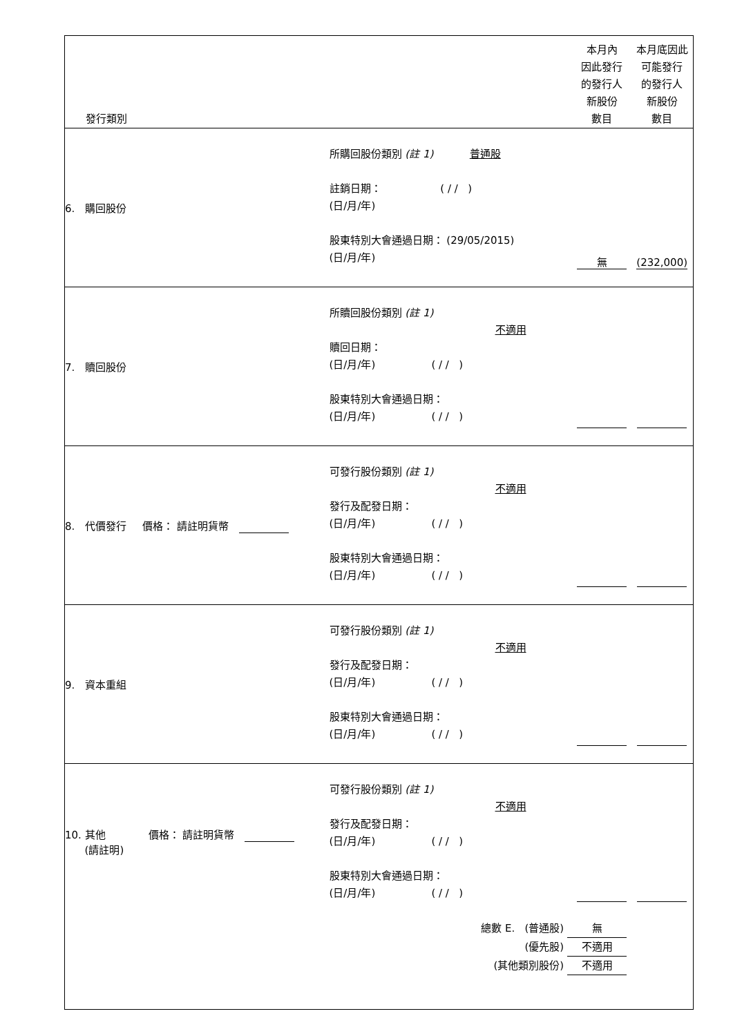| 發行類別 | | 本月內 因此發行 的發行人 新股份 數目 | 本月底因此 可能發行 的發行人 新股份 數目 |
| --- | --- | --- | --- |
| 6. 購回股份 | 所購回股份類別 (註 1) 普通股 註銷日期： ( / / ) (日/月/年) 股東特別大會通過日期： (29/05/2015) (日/月/年) | 無 | (232,000) |
| 7. 贖回股份 | 所贖回股份類別 (註 1) 不適用 贖回日期： (日/月/年) ( / / ) 股東特別大會通過日期： (日/月/年) ( / / ) | | |
| 8. 代價發行 價格： 請註明貨幣 | 可發行股份類別 (註 1) 不適用 發行及配發日期： (日/月/年) ( / / ) 股東特別大會通過日期： (日/月/年) ( / / ) | | |
| 9. 資本重組 | 可發行股份類別 (註 1) 不適用 發行及配發日期： (日/月/年) ( / / ) 股東特別大會通過日期： (日/月/年) ( / / ) | | |
| 10. 其他 價格： 請註明貨幣 (請註明) | 可發行股份類別 (註 1) 不適用 發行及配發日期： (日/月/年) ( / / ) 股東特別大會通過日期： (日/月/年) ( / / ) | | |
| 總數 E. (普通股) 無 (優先股) 不適用 (其他類別股份) 不適用 | | | |